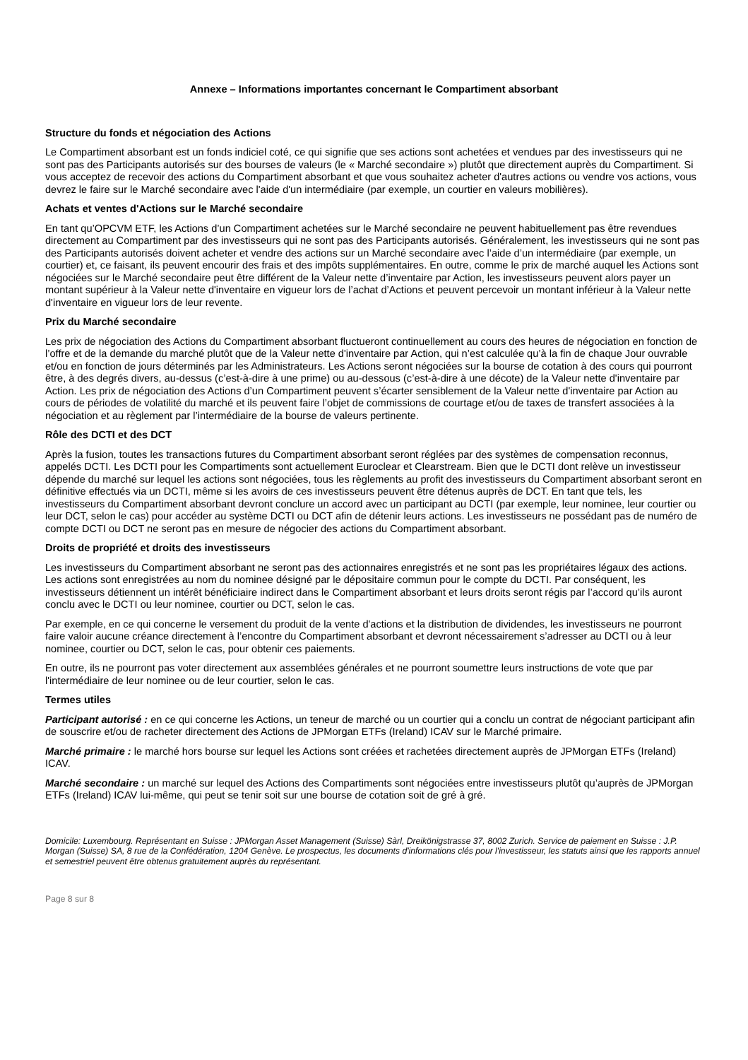Annexe – Informations importantes concernant le Compartiment absorbant
Structure du fonds et négociation des Actions
Le Compartiment absorbant est un fonds indiciel coté, ce qui signifie que ses actions sont achetées et vendues par des investisseurs qui ne sont pas des Participants autorisés sur des bourses de valeurs (le « Marché secondaire ») plutôt que directement auprès du Compartiment. Si vous acceptez de recevoir des actions du Compartiment absorbant et que vous souhaitez acheter d'autres actions ou vendre vos actions, vous devrez le faire sur le Marché secondaire avec l'aide d'un intermédiaire (par exemple, un courtier en valeurs mobilières).
Achats et ventes d'Actions sur le Marché secondaire
En tant qu’OPCVM ETF, les Actions d’un Compartiment achetées sur le Marché secondaire ne peuvent habituellement pas être revendues directement au Compartiment par des investisseurs qui ne sont pas des Participants autorisés. Généralement, les investisseurs qui ne sont pas des Participants autorisés doivent acheter et vendre des actions sur un Marché secondaire avec l’aide d’un intermédiaire (par exemple, un courtier) et, ce faisant, ils peuvent encourir des frais et des impôts supplémentaires. En outre, comme le prix de marché auquel les Actions sont négociées sur le Marché secondaire peut être différent de la Valeur nette d’inventaire par Action, les investisseurs peuvent alors payer un montant supérieur à la Valeur nette d'inventaire en vigueur lors de l’achat d’Actions et peuvent percevoir un montant inférieur à la Valeur nette d'inventaire en vigueur lors de leur revente.
Prix du Marché secondaire
Les prix de négociation des Actions du Compartiment absorbant fluctueront continuellement au cours des heures de négociation en fonction de l’offre et de la demande du marché plutôt que de la Valeur nette d'inventaire par Action, qui n’est calculée qu’à la fin de chaque Jour ouvrable et/ou en fonction de jours déterminés par les Administrateurs. Les Actions seront négociées sur la bourse de cotation à des cours qui pourront être, à des degrés divers, au-dessus (c’est-à-dire à une prime) ou au-dessous (c’est-à-dire à une décote) de la Valeur nette d'inventaire par Action. Les prix de négociation des Actions d’un Compartiment peuvent s’écarter sensiblement de la Valeur nette d'inventaire par Action au cours de périodes de volatilité du marché et ils peuvent faire l’objet de commissions de courtage et/ou de taxes de transfert associées à la négociation et au règlement par l’intermédiaire de la bourse de valeurs pertinente.
Rôle des DCTI et des DCT
Après la fusion, toutes les transactions futures du Compartiment absorbant seront réglées par des systèmes de compensation reconnus, appelés DCTI. Les DCTI pour les Compartiments sont actuellement Euroclear et Clearstream. Bien que le DCTI dont relève un investisseur dépende du marché sur lequel les actions sont négociées, tous les règlements au profit des investisseurs du Compartiment absorbant seront en définitive effectués via un DCTI, même si les avoirs de ces investisseurs peuvent être détenus auprès de DCT. En tant que tels, les investisseurs du Compartiment absorbant devront conclure un accord avec un participant au DCTI (par exemple, leur nominee, leur courtier ou leur DCT, selon le cas) pour accéder au système DCTI ou DCT afin de détenir leurs actions. Les investisseurs ne possédant pas de numéro de compte DCTI ou DCT ne seront pas en mesure de négocier des actions du Compartiment absorbant.
Droits de propriété et droits des investisseurs
Les investisseurs du Compartiment absorbant ne seront pas des actionnaires enregistrés et ne sont pas les propriétaires légaux des actions. Les actions sont enregistrées au nom du nominee désigné par le dépositaire commun pour le compte du DCTI. Par conséquent, les investisseurs détiennent un intérêt bénéficiaire indirect dans le Compartiment absorbant et leurs droits seront régis par l’accord qu’ils auront conclu avec le DCTI ou leur nominee, courtier ou DCT, selon le cas.
Par exemple, en ce qui concerne le versement du produit de la vente d'actions et la distribution de dividendes, les investisseurs ne pourront faire valoir aucune créance directement à l’encontre du Compartiment absorbant et devront nécessairement s’adresser au DCTI ou à leur nominee, courtier ou DCT, selon le cas, pour obtenir ces paiements.
En outre, ils ne pourront pas voter directement aux assemblées générales et ne pourront soumettre leurs instructions de vote que par l'intermédiaire de leur nominee ou de leur courtier, selon le cas.
Termes utiles
Participant autorisé : en ce qui concerne les Actions, un teneur de marché ou un courtier qui a conclu un contrat de négociant participant afin de souscrire et/ou de racheter directement des Actions de JPMorgan ETFs (Ireland) ICAV sur le Marché primaire.
Marché primaire : le marché hors bourse sur lequel les Actions sont créées et rachetées directement auprès de JPMorgan ETFs (Ireland) ICAV.
Marché secondaire : un marché sur lequel des Actions des Compartiments sont négociées entre investisseurs plutôt qu’auprès de JPMorgan ETFs (Ireland) ICAV lui-même, qui peut se tenir soit sur une bourse de cotation soit de gré à gré.
Domicile: Luxembourg. Représentant en Suisse : JPMorgan Asset Management (Suisse) Sàrl, Dreikönigstrasse 37, 8002 Zurich. Service de paiement en Suisse : J.P. Morgan (Suisse) SA, 8 rue de la Confédération, 1204 Genève. Le prospectus, les documents d'informations clés pour l'investisseur, les statuts ainsi que les rapports annuel et semestriel peuvent être obtenus gratuitement auprès du représentant.
Page 8 sur 8